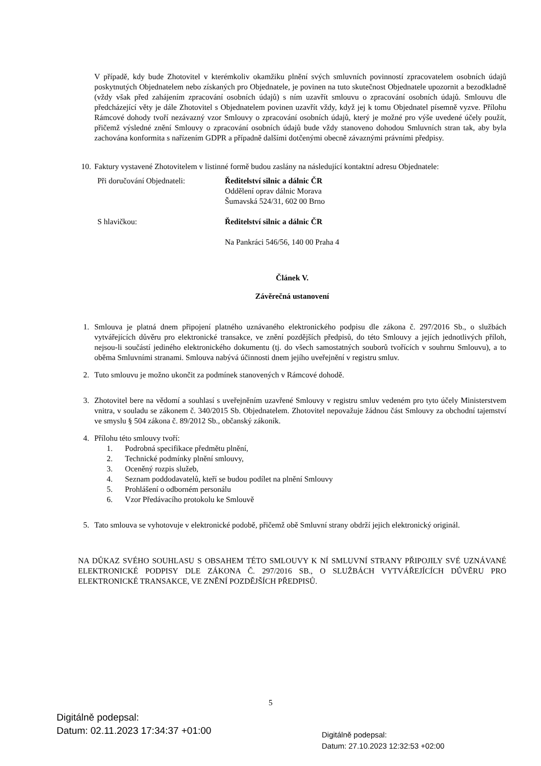V případě, kdy bude Zhotovitel v kterémkoliv okamžiku plnění svých smluvních povinností zpracovatelem osobních údajů poskytnutých Objednatelem nebo získaných pro Objednatele, je povinen na tuto skutečnost Objednatele upozornit a bezodkladně (vždy však před zahájením zpracování osobních údajů) s ním uzavřít smlouvu o zpracování osobních údajů. Smlouvu dle předcházející věty je dále Zhotovitel s Objednatelem povinen uzavřít vždy, když jej k tomu Objednatel písemně vyzve. Přílohu Rámcové dohody tvoří nezávazný vzor Smlouvy o zpracování osobních údajů, který je možné pro výše uvedené účely použít, přičemž výsledné znění Smlouvy o zpracování osobních údajů bude vždy stanoveno dohodou Smluvních stran tak, aby byla zachována konformita s nařízením GDPR a případně dalšími dotčenými obecně závaznými právními předpisy.
10. Faktury vystavené Zhotovitelem v listinné formě budou zaslány na následující kontaktní adresu Objednatele:
Při doručování Objednateli:
Ředitelství silnic a dálnic ČR
Oddělení oprav dálnic Morava
Šumavská 524/31, 602 00 Brno
S hlavičkou: Ředitelství silnic a dálnic ČR
Na Pankráci 546/56, 140 00 Praha 4
Článek V.
Závěrečná ustanovení
1. Smlouva je platná dnem připojení platného uznávaného elektronického podpisu dle zákona č. 297/2016 Sb., o službách vytvářejících důvěru pro elektronické transakce, ve znění pozdějších předpisů, do této Smlouvy a jejích jednotlivých příloh, nejsou-li součástí jediného elektronického dokumentu (tj. do všech samostatných souborů tvořících v souhrnu Smlouvu), a to oběma Smluvními stranami. Smlouva nabývá účinnosti dnem jejího uveřejnění v registru smluv.
2. Tuto smlouvu je možno ukončit za podmínek stanovených v Rámcové dohodě.
3. Zhotovitel bere na vědomí a souhlasí s uveřejněním uzavřené Smlouvy v registru smluv vedeném pro tyto účely Ministerstvem vnitra, v souladu se zákonem č. 340/2015 Sb. Objednatelem. Zhotovitel nepovažuje žádnou část Smlouvy za obchodní tajemství ve smyslu § 504 zákona č. 89/2012 Sb., občanský zákoník.
4. Přílohu této smlouvy tvoří:
1. Podrobná specifikace předmětu plnění,
2. Technické podmínky plnění smlouvy,
3. Oceněný rozpis služeb,
4. Seznam poddodavatelů, kteří se budou podílet na plnění Smlouvy
5. Prohlášení o odborném personálu
6. Vzor Předávacího protokolu ke Smlouvě
5. Tato smlouva se vyhotovuje v elektronické podobě, přičemž obě Smluvní strany obdrží jejich elektronický originál.
NA DŮKAZ SVÉHO SOUHLASU S OBSAHEM TÉTO SMLOUVY K NÍ SMLUVNÍ STRANY PŘIPOJILY SVÉ UZNÁVANÉ ELEKTRONICKÉ PODPISY DLE ZÁKONA Č. 297/2016 SB., O SLUŽBÁCH VYTVÁŘEJÍCÍCH DŮVĚRU PRO ELEKTRONICKÉ TRANSAKCE, VE ZNĚNÍ POZDĚJŠÍCH PŘEDPISŮ.
5
Digitálně podepsal:
Datum: 02.11.2023 17:34:37 +01:00
Digitálně podepsal:
Datum: 27.10.2023 12:32:53 +02:00